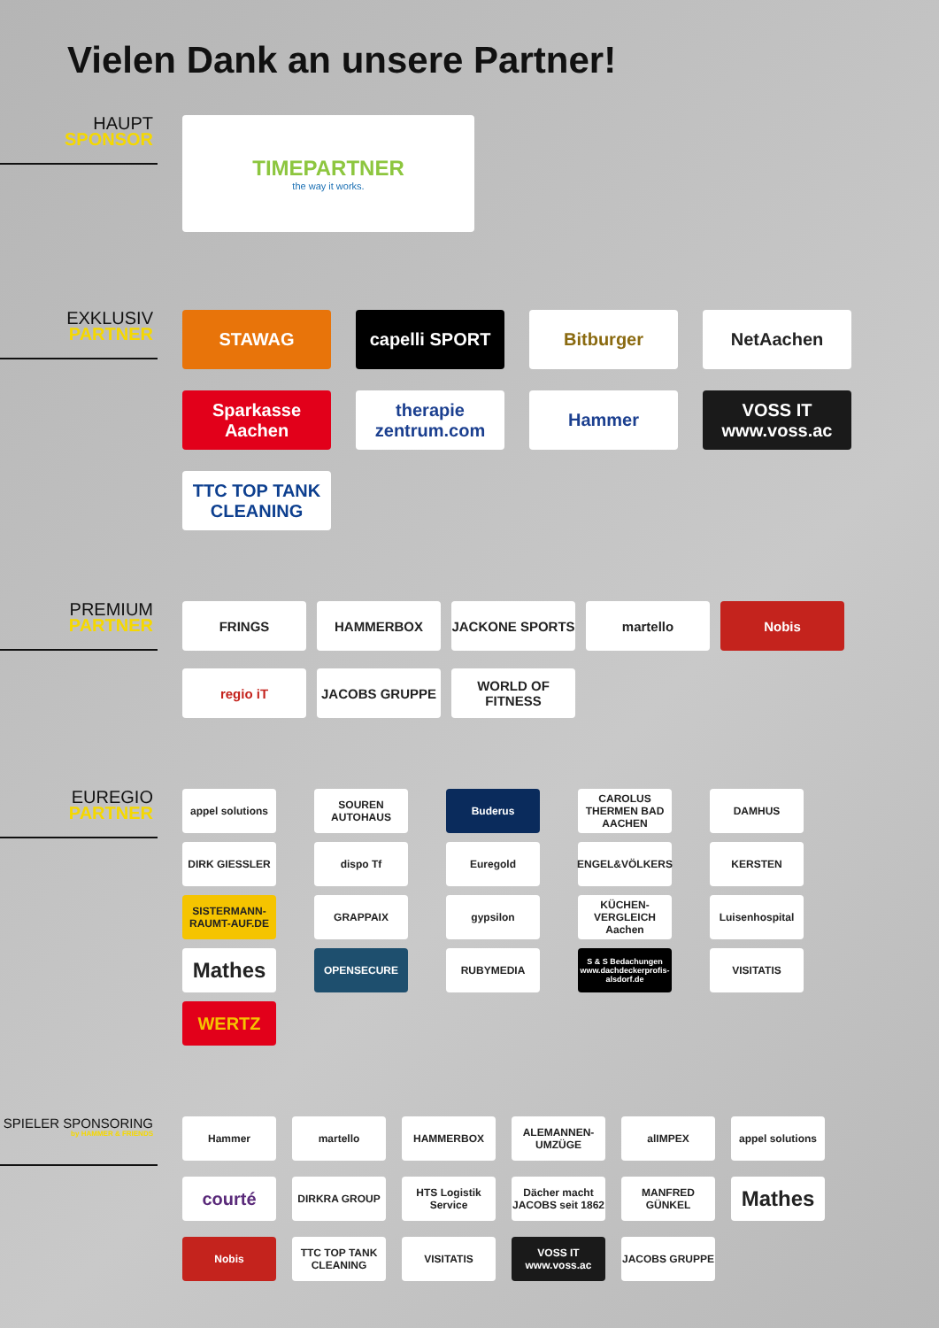Vielen Dank an unsere Partner!
HAUPT
SPONSOR
TIMEPARTNER
the way it works.
EXKLUSIV
PARTNER
STAWAG
capelli SPORT
Bitburger
NetAachen
Sparkasse Aachen
therapie zentrum.com
Hammer
VOSS IT www.voss.ac
TTC TOP TANK CLEANING
PREMIUM
PARTNER
FRINGS
HAMMERBOX
JACKONE SPORTS
martello
Nobis
regio iT
JACOBS GRUPPE
WORLD OF FITNESS
EUREGIO
PARTNER
appel solutions
SOUREN AUTOHAUS
Buderus
CAROLUS THERMEN BAD AACHEN
DAMHUS
DIRK GIESSLER
dispo Tf
Euregold
ENGEL&VÖLKERS
KERSTEN
SISTERMANN-RAUMT-AUF.DE
GRAPPAIX
gypsilon
KÜCHEN-VERGLEICH Aachen
Luisenhospital
Mathes
OPENSECURE
RUBYMEDIA
S & S Bedachungen www.dachdeckerprofis-alsdorf.de
VISITATIS
WERTZ
SPIELER SPONSORING
by HAMMER & FRIENDS
Hammer
martello
HAMMERBOX
ALEMANNEN-UMZÜGE
alIMPEX
appel solutions
courté
DIRKRA GROUP
HTS Logistik Service
Dächer macht JACOBS seit 1862
MANFRED GÜNKEL
Mathes
Nobis
TTC TOP TANK CLEANING
VISITATIS
VOSS IT www.voss.ac
JACOBS GRUPPE